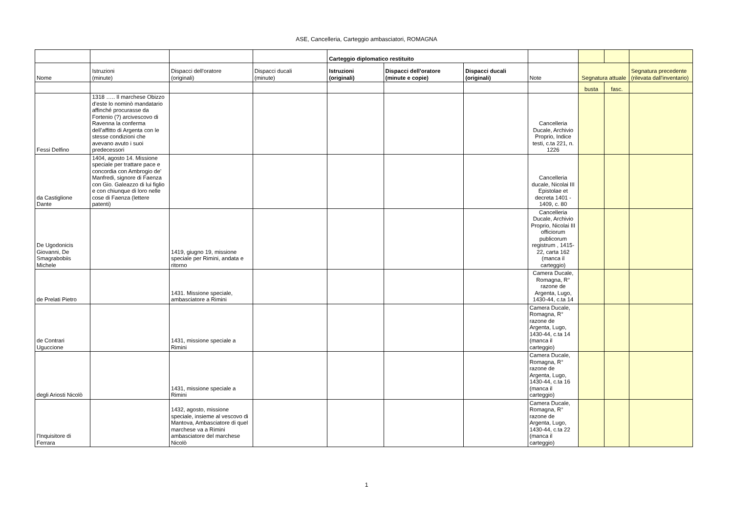ASE, Cancelleria, Carteggio ambasciatori, ROMAGNA
| | | | | Carteggio diplomatico restituito | | | | | | |
| Nome | Istruzioni (minute) | Dispacci dell'oratore (originali) | Dispacci ducali (minute) | Istruzioni (originali) | Dispacci dell'oratore (minute e copie) | Dispacci ducali (originali) | Note | Segnatura attuale | | Segnatura precedente (rilevata dall'inventario) |
| | | | | | | | | busta | fasc. | |
| Fessi Delfino | 1318 ….. Il marchese Obizzo d’este lo nominò mandatario affinché procurasse da Fortenio (?) arcivescovo di Ravenna la conferma dell’affitto di Argenta con le stesse condizioni che avevano avuto i suoi predecessori | | | | | | Cancelleria Ducale, Archivio Proprio, Indice testi, c.ta 221, n. 1226 | | | |
| da Castiglione Dante | 1404, agosto 14. Missione speciale per trattare pace e concordia con Ambrogio de’ Manfredi, signore di Faenza con Gio. Galeazzo di lui figlio e con chiunque di loro nelle cose di Faenza (lettere patenti) | | | | | | Cancelleria ducale, Nicolai III Epistolae et decreta 1401 - 1409, c. 80 | | | |
| De Ugodonicis Giovanni, De Smagrabobiis Michele | | 1419, giugno 19, missione speciale per Rimini, andata e ritorno | | | | | Cancelleria Ducale, Archivio Proprio, Nicolai III officiorum publicorum registrum , 1415-22, carta 162 (manca il carteggio) | | | |
| de Prelati Pietro | | 1431. Missione speciale, ambasciatore a Rimini | | | | | Camera Ducale, Romagna, R° razone de Argenta, Lugo, 1430-44, c.ta 14 | | | |
| de Contrari Uguccione | | 1431, missione speciale a Rimini | | | | | Camera Ducale, Romagna, R° razone de Argenta, Lugo, 1430-44, c.ta 14 (manca il carteggio) | | | |
| degli Ariosti Nicolò | | 1431, missione speciale a Rimini | | | | | Camera Ducale, Romagna, R° razone de Argenta, Lugo, 1430-44, c.ta 16 (manca il carteggio) | | | |
| l’Inquisitore di Ferrara | | 1432, agosto, missione speciale, insieme al vescovo di Mantova, Ambasciatore di quel marchese va a Rimini ambasciatore del marchese Nicolò | | | | | Camera Ducale, Romagna, R° razone de Argenta, Lugo, 1430-44, c.ta 22 (manca il carteggio) | | | |
1